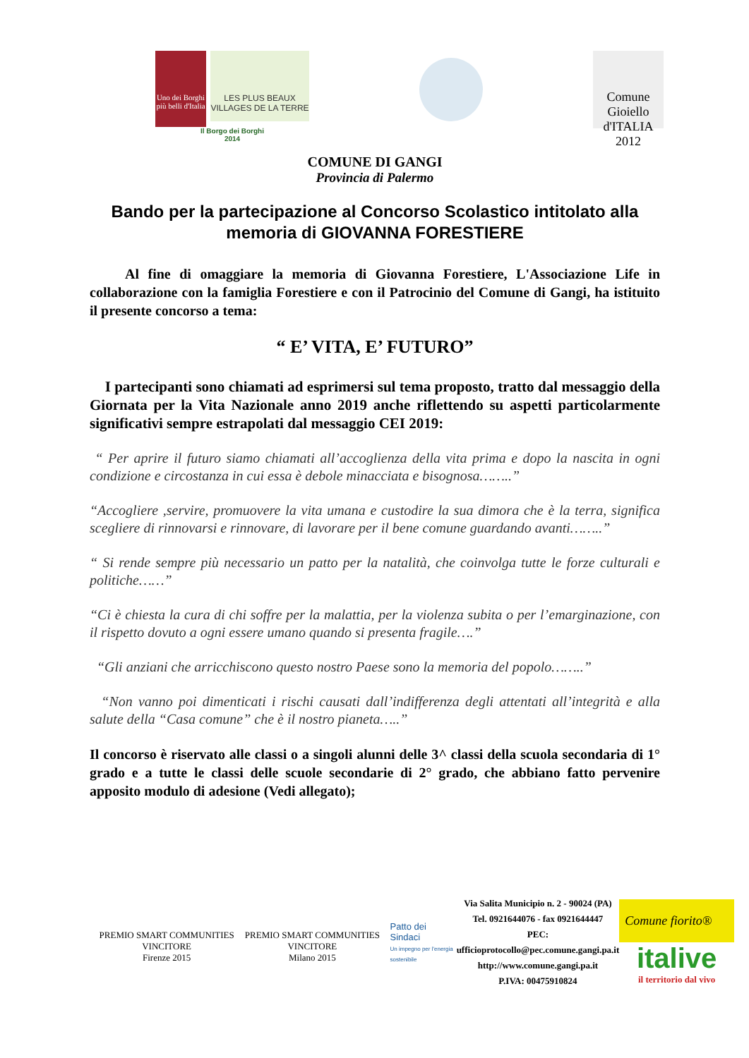Uno dei Borghi più belli d'Italia
LES PLUS BEAUX VILLAGES DE LA TERRE
Il Borgo dei Borghi
2014
Comune Gioiello d'ITALIA 2012
COMUNE DI GANGI
Provincia di Palermo
Bando per la partecipazione al Concorso Scolastico intitolato alla memoria di GIOVANNA FORESTIERE
Al fine di omaggiare la memoria di Giovanna Forestiere, L'Associazione Life in collaborazione con la famiglia Forestiere e con il Patrocinio del Comune di Gangi, ha istituito il presente concorso a tema:
“ E’ VITA, E’ FUTURO”
I partecipanti sono chiamati ad esprimersi sul tema proposto, tratto dal messaggio della Giornata per la Vita Nazionale anno 2019 anche riflettendo su aspetti particolarmente significativi sempre estrapolati dal messaggio CEI 2019:
“ Per aprire il futuro siamo chiamati all’accoglienza della vita prima e dopo la nascita in ogni condizione e circostanza in cui essa è debole minacciata e bisognosa……..”
“Accogliere ,servire, promuovere la vita umana e custodire la sua dimora che è la terra, significa scegliere di rinnovarsi e rinnovare, di lavorare per il bene comune guardando avanti……..”
“ Si rende sempre più necessario un patto per la natalità, che coinvolga tutte le forze culturali e politiche……”
“Ci è chiesta la cura di chi soffre per la malattia, per la violenza subita o per l’emarginazione, con il rispetto dovuto a ogni essere umano quando si presenta fragile….”
“Gli anziani che arricchiscono questo nostro Paese sono la memoria del popolo……..”
“Non vanno poi dimenticati i rischi causati dall’indifferenza degli attentati all’integrità e alla salute della “Casa comune” che è il nostro pianeta…..”
Il concorso è riservato alle classi o a singoli alunni delle 3^ classi della scuola secondaria di 1° grado e a tutte le classi delle scuole secondarie di 2° grado, che abbiano fatto pervenire apposito modulo di adesione (Vedi allegato);
PREMIO SMART COMMUNITIES VINCITORE
Firenze 2015
PREMIO SMART COMMUNITIES VINCITORE
Milano 2015
Patto dei Sindaci
Un impegno per l'energia sostenibile
Via Salita Municipio n. 2 - 90024 (PA)
Tel. 0921644076 - fax 0921644447
PEC: ufficioprotocollo@pec.comune.gangi.pa.it
http://www.comune.gangi.pa.it
P.IVA: 00475910824
Comune fiorito®
italive
il territorio dal vivo